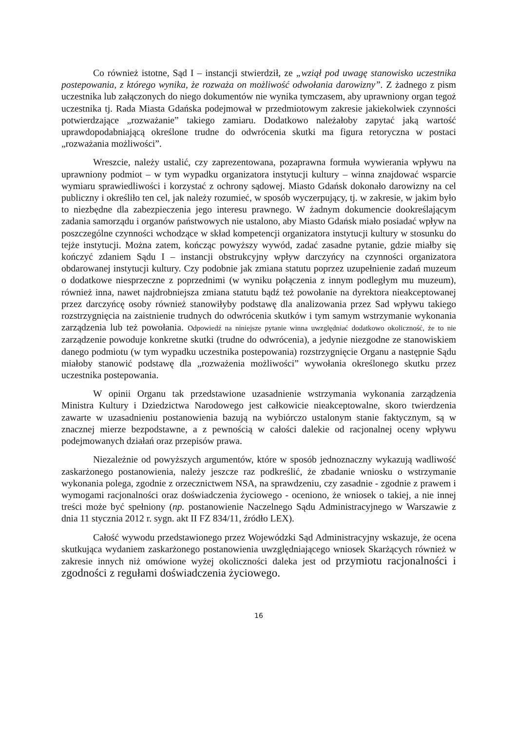Co również istotne, Sąd I – instancji stwierdził, ze „wziął pod uwagę stanowisko uczestnika postepowania, z którego wynika, że rozważa on możliwość odwołania darowizny”. Z żadnego z pism uczestnika lub załączonych do niego dokumentów nie wynika tymczasem, aby uprawniony organ tegoż uczestnika tj. Rada Miasta Gdańska podejmował w przedmiotowym zakresie jakiekolwiek czynności potwierdzające „rozważanie” takiego zamiaru. Dodatkowo należałoby zapytać jaką wartość uprawdopodabniającą określone trudne do odwrócenia skutki ma figura retoryczna w postaci „rozważania możliwości”.
Wreszcie, należy ustalić, czy zaprezentowana, pozaprawna formuła wywierania wpływu na uprawniony podmiot – w tym wypadku organizatora instytucji kultury – winna znajdować wsparcie wymiaru sprawiedliwości i korzystać z ochrony sądowej. Miasto Gdańsk dokonało darowizny na cel publiczny i określiło ten cel, jak należy rozumieć, w sposób wyczerpujący, tj. w zakresie, w jakim było to niezbędne dla zabezpieczenia jego interesu prawnego. W żadnym dokumencie dookreślającym zadania samorządu i organów państwowych nie ustalono, aby Miasto Gdańsk miało posiadać wpływ na poszczególne czynności wchodzące w skład kompetencji organizatora instytucji kultury w stosunku do tejże instytucji. Można zatem, kończąc powyższy wywód, zadać zasadne pytanie, gdzie miałby się kończyć zdaniem Sądu I – instancji obstrukcyjny wpływ darczyńcy na czynności organizatora obdarowanej instytucji kultury. Czy podobnie jak zmiana statutu poprzez uzupełnienie zadań muzeum o dodatkowe niesprzeczne z poprzednimi (w wyniku połączenia z innym podległym mu muzeum), również inna, nawet najdrobniejsza zmiana statutu bądź też powołanie na dyrektora nieakceptowanej przez darczyńcę osoby również stanowiłyby podstawę dla analizowania przez Sad wpływu takiego rozstrzygnięcia na zaistnienie trudnych do odwrócenia skutków i tym samym wstrzymanie wykonania zarządzenia lub też powołania. Odpowiedź na niniejsze pytanie winna uwzględniać dodatkowo okoliczność, że to nie zarządzenie powoduje konkretne skutki (trudne do odwrócenia), a jedynie niezgodne ze stanowiskiem danego podmiotu (w tym wypadku uczestnika postepowania) rozstrzygnięcie Organu a następnie Sądu miałoby stanowić podstawę dla „rozważenia możliwości” wywołania określonego skutku przez uczestnika postepowania.
W opinii Organu tak przedstawione uzasadnienie wstrzymania wykonania zarządzenia Ministra Kultury i Dziedzictwa Narodowego jest całkowicie nieakceptowalne, skoro twierdzenia zawarte w uzasadnieniu postanowienia bazują na wybiórczo ustalonym stanie faktycznym, są w znacznej mierze bezpodstawne, a z pewnością w całości dalekie od racjonalnej oceny wpływu podejmowanych działań oraz przepisów prawa.
Niezależnie od powyższych argumentów, które w sposób jednoznaczny wykazują wadliwość zaskarżonego postanowienia, należy jeszcze raz podkreślić, że zbadanie wniosku o wstrzymanie wykonania polega, zgodnie z orzecznictwem NSA, na sprawdzeniu, czy zasadnie - zgodnie z prawem i wymogami racjonalności oraz doświadczenia życiowego - oceniono, że wniosek o takiej, a nie innej treści może być spełniony (np. postanowienie Naczelnego Sądu Administracyjnego w Warszawie z dnia 11 stycznia 2012 r. sygn. akt II FZ 834/11, źródło LEX).
Całość wywodu przedstawionego przez Wojewódzki Sąd Administracyjny wskazuje, że ocena skutkująca wydaniem zaskarżonego postanowienia uwzględniającego wniosek Skarżących również w zakresie innych niż omówione wyżej okoliczności daleka jest od przymiotu racjonalności i zgodności z regułami doświadczenia życiowego.
16